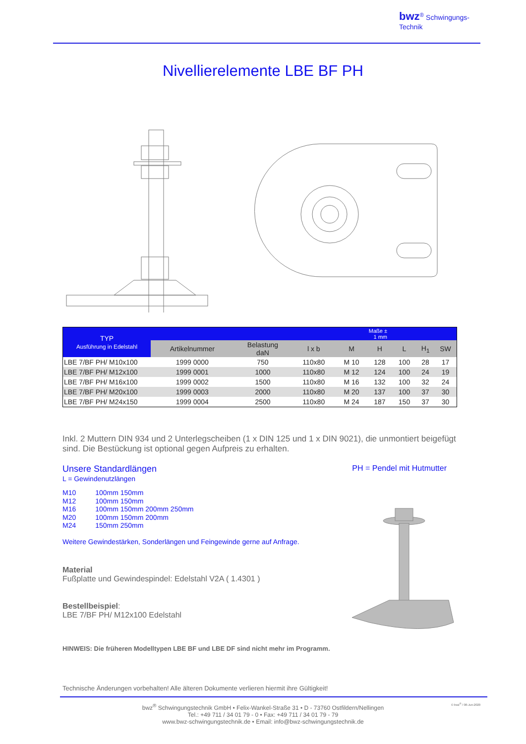bwz<sup>®</sup> Schwingungs-
Technik
Nivellierelemente LBE BF PH
| TYP Ausführung in Edelstahl | Maße ± 1 mm | | | | | | | |
| --- | --- | --- | --- | --- | --- | --- | --- | --- |
| | Artikelnummer | Belastung daN | l x b | M | H | L | H<sub>1</sub> | SW |
| LBE 7/BF PH/ M10x100 | 1999 0000 | 750 | 110x80 | M 10 | 128 | 100 | 28 | 17 |
| LBE 7/BF PH/ M12x100 | 1999 0001 | 1000 | 110x80 | M 12 | 124 | 100 | 24 | 19 |
| LBE 7/BF PH/ M16x100 | 1999 0002 | 1500 | 110x80 | M 16 | 132 | 100 | 32 | 24 |
| LBE 7/BF PH/ M20x100 | 1999 0003 | 2000 | 110x80 | M 20 | 137 | 100 | 37 | 30 |
| LBE 7/BF PH/ M24x150 | 1999 0004 | 2500 | 110x80 | M 24 | 187 | 150 | 37 | 30 |
Inkl. 2 Muttern DIN 934 und 2 Unterlegscheiben (1 x DIN 125 und 1 x DIN 9021), die unmontiert beigefügt sind. Die Bestückung ist optional gegen Aufpreis zu erhalten.
Unsere Standardlängen PH = Pendel mit Hutmutter
L = Gewindenutzlängen
M10 100mm 150mm
M12 100mm 150mm
M16 100mm 150mm 200mm 250mm
M20 100mm 150mm 200mm
M24 150mm 250mm
Weitere Gewindestärken, Sonderlängen und Feingewinde gerne auf Anfrage.
Material
Fußplatte und Gewindespindel: Edelstahl V2A ( 1.4301 )
Bestellbeispiel:
LBE 7/BF PH/ M12x100 Edelstahl
HINWEIS: Die früheren Modelltypen LBE BF und LBE DF sind nicht mehr im Programm.
Technische Änderungen vorbehalten! Alle älteren Dokumente verlieren hiermit ihre Gültigkeit!
© bwz<sup>®</sup> / 08-Jun-2020
bwz<sup>®</sup> Schwingungstechnik GmbH • Felix-Wankel-Straße 31 • D - 73760 Ostfildern/Nellingen
Tel.: +49 711 / 34 01 79 - 0 • Fax: +49 711 / 34 01 79 - 79
www.bwz-schwingungstechnik.de • Email: info@bwz-schwingungstechnik.de